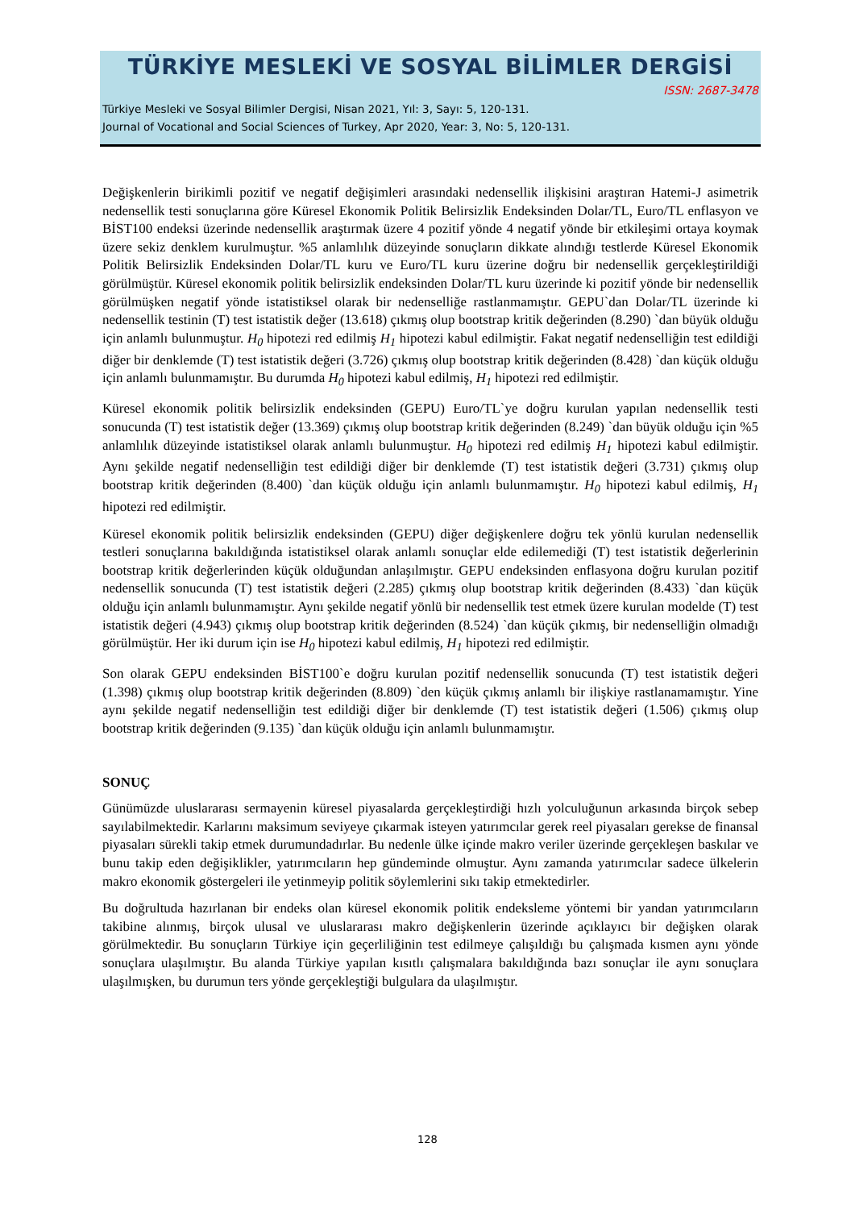TÜRKİYE MESLEKİ VE SOSYAL BİLİMLER DERGİSİ
ISSN: 2687-3478
Türkiye Mesleki ve Sosyal Bilimler Dergisi, Nisan 2021, Yıl: 3, Sayı: 5, 120-131.
Journal of Vocational and Social Sciences of Turkey, Apr 2020, Year: 3, No: 5, 120-131.
Değişkenlerin birikimli pozitif ve negatif değişimleri arasındaki nedensellik ilişkisini araştıran Hatemi-J asimetrik nedensellik testi sonuçlarına göre Küresel Ekonomik Politik Belirsizlik Endeksinden Dolar/TL, Euro/TL enflasyon ve BİST100 endeksi üzerinde nedensellik araştırmak üzere 4 pozitif yönde 4 negatif yönde bir etkileşimi ortaya koymak üzere sekiz denklem kurulmuştur. %5 anlamlılık düzeyinde sonuçların dikkate alındığı testlerde Küresel Ekonomik Politik Belirsizlik Endeksinden Dolar/TL kuru ve Euro/TL kuru üzerine doğru bir nedensellik gerçekleştirildiği görülmüştür. Küresel ekonomik politik belirsizlik endeksinden Dolar/TL kuru üzerinde ki pozitif yönde bir nedensellik görülmüşken negatif yönde istatistiksel olarak bir nedenselliğe rastlanmamıştır. GEPU`dan Dolar/TL üzerinde ki nedensellik testinin (T) test istatistik değer (13.618) çıkmış olup bootstrap kritik değerinden (8.290) `dan büyük olduğu için anlamlı bulunmuştur. H<sub>0</sub> hipotezi red edilmiş H<sub>1</sub> hipotezi kabul edilmiştir. Fakat negatif nedenselliğin test edildiği diğer bir denklemde (T) test istatistik değeri (3.726) çıkmış olup bootstrap kritik değerinden (8.428) `dan küçük olduğu için anlamlı bulunmamıştır. Bu durumda H<sub>0</sub> hipotezi kabul edilmiş, H<sub>1</sub> hipotezi red edilmiştir.
Küresel ekonomik politik belirsizlik endeksinden (GEPU) Euro/TL`ye doğru kurulan yapılan nedensellik testi sonucunda (T) test istatistik değer (13.369) çıkmış olup bootstrap kritik değerinden (8.249) `dan büyük olduğu için %5 anlamlılık düzeyinde istatistiksel olarak anlamlı bulunmuştur. H<sub>0</sub> hipotezi red edilmiş H<sub>1</sub> hipotezi kabul edilmiştir. Aynı şekilde negatif nedenselliğin test edildiği diğer bir denklemde (T) test istatistik değeri (3.731) çıkmış olup bootstrap kritik değerinden (8.400) `dan küçük olduğu için anlamlı bulunmamıştır. H<sub>0</sub> hipotezi kabul edilmiş, H<sub>1</sub> hipotezi red edilmiştir.
Küresel ekonomik politik belirsizlik endeksinden (GEPU) diğer değişkenlere doğru tek yönlü kurulan nedensellik testleri sonuçlarına bakıldığında istatistiksel olarak anlamlı sonuçlar elde edilemediği (T) test istatistik değerlerinin bootstrap kritik değerlerinden küçük olduğundan anlaşılmıştır. GEPU endeksinden enflasyona doğru kurulan pozitif nedensellik sonucunda (T) test istatistik değeri (2.285) çıkmış olup bootstrap kritik değerinden (8.433) `dan küçük olduğu için anlamlı bulunmamıştır. Aynı şekilde negatif yönlü bir nedensellik test etmek üzere kurulan modelde (T) test istatistik değeri (4.943) çıkmış olup bootstrap kritik değerinden (8.524) `dan küçük çıkmış, bir nedenselliğin olmadığı görülmüştür. Her iki durum için ise H<sub>0</sub> hipotezi kabul edilmiş, H<sub>1</sub> hipotezi red edilmiştir.
Son olarak GEPU endeksinden BİST100`e doğru kurulan pozitif nedensellik sonucunda (T) test istatistik değeri (1.398) çıkmış olup bootstrap kritik değerinden (8.809) `den küçük çıkmış anlamlı bir ilişkiye rastlanamamıştır. Yine aynı şekilde negatif nedenselliğin test edildiği diğer bir denklemde (T) test istatistik değeri (1.506) çıkmış olup bootstrap kritik değerinden (9.135) `dan küçük olduğu için anlamlı bulunmamıştır.
SONUÇ
Günümüzde uluslararası sermayenin küresel piyasalarda gerçekleştirdiği hızlı yolculuğunun arkasında birçok sebep sayılabilmektedir. Karlarını maksimum seviyeye çıkarmak isteyen yatırımcılar gerek reel piyasaları gerekse de finansal piyasaları sürekli takip etmek durumundadırlar. Bu nedenle ülke içinde makro veriler üzerinde gerçekleşen baskılar ve bunu takip eden değişiklikler, yatırımcıların hep gündeminde olmuştur. Aynı zamanda yatırımcılar sadece ülkelerin makro ekonomik göstergeleri ile yetinmeyip politik söylemlerini sıkı takip etmektedirler.
Bu doğrultuda hazırlanan bir endeks olan küresel ekonomik politik endeksleme yöntemi bir yandan yatırımcıların takibine alınmış, birçok ulusal ve uluslararası makro değişkenlerin üzerinde açıklayıcı bir değişken olarak görülmektedir. Bu sonuçların Türkiye için geçerliliğinin test edilmeye çalışıldığı bu çalışmada kısmen aynı yönde sonuçlara ulaşılmıştır. Bu alanda Türkiye yapılan kısıtlı çalışmalara bakıldığında bazı sonuçlar ile aynı sonuçlara ulaşılmışken, bu durumun ters yönde gerçekleştiği bulgulara da ulaşılmıştır.
128